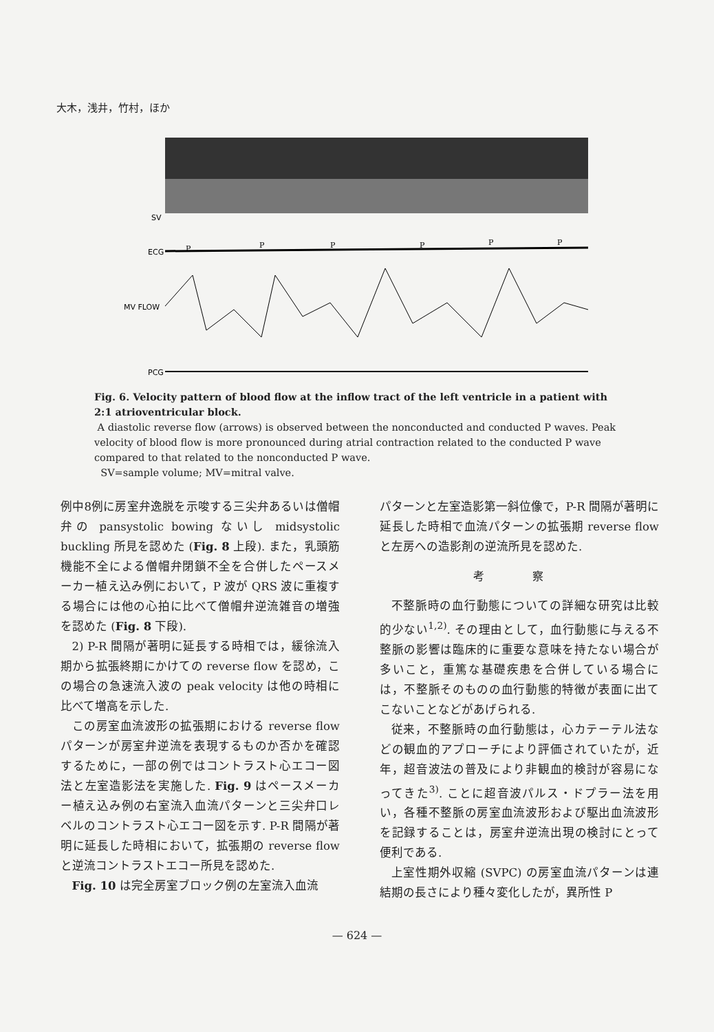大木，浅井，竹村，ほか
SV
ECG
MV FLOW
PCG
P
P
P
P
P
P
Fig. 6. Velocity pattern of blood flow at the inflow tract of the left ventricle in a patient with 2:1 atrioventricular block.
A diastolic reverse flow (arrows) is observed between the nonconducted and conducted P waves. Peak velocity of blood flow is more pronounced during atrial contraction related to the conducted P wave compared to that related to the nonconducted P wave.
SV=sample volume; MV=mitral valve.
例中8例に房室弁逸脱を示唆する三尖弁あるいは僧帽弁の pansystolic bowing ないし midsystolic buckling 所見を認めた (Fig. 8 上段). また，乳頭筋機能不全による僧帽弁閉鎖不全を合併したペースメーカー植え込み例において，P 波が QRS 波に重複する場合には他の心拍に比べて僧帽弁逆流雑音の増強を認めた (Fig. 8 下段).
2) P-R 間隔が著明に延長する時相では，緩徐流入期から拡張終期にかけての reverse flow を認め，この場合の急速流入波の peak velocity は他の時相に比べて増高を示した.
この房室血流波形の拡張期における reverse flow パターンが房室弁逆流を表現するものか否かを確認するために，一部の例ではコントラスト心エコー図法と左室造影法を実施した. Fig. 9 はペースメーカー植え込み例の右室流入血流パターンと三尖弁口レベルのコントラスト心エコー図を示す. P-R 間隔が著明に延長した時相において，拡張期の reverse flow と逆流コントラストエコー所見を認めた.
Fig. 10 は完全房室ブロック例の左室流入血流
パターンと左室造影第一斜位像で，P-R 間隔が著明に延長した時相で血流パターンの拡張期 reverse flow と左房への造影剤の逆流所見を認めた.
考 察
不整脈時の血行動態についての詳細な研究は比較的少ない<sup>1,2)</sup>. その理由として，血行動態に与える不整脈の影響は臨床的に重要な意味を持たない場合が多いこと，重篤な基礎疾患を合併している場合には，不整脈そのものの血行動態的特徴が表面に出てこないことなどがあげられる.
従来，不整脈時の血行動態は，心カテーテル法などの観血的アプローチにより評価されていたが，近年，超音波法の普及により非観血的検討が容易になってきた<sup>3)</sup>. ことに超音波パルス・ドプラー法を用い，各種不整脈の房室血流波形および駆出血流波形を記録することは，房室弁逆流出現の検討にとって便利である.
上室性期外収縮 (SVPC) の房室血流パターンは連結期の長さにより種々変化したが，異所性 P
— 624 —